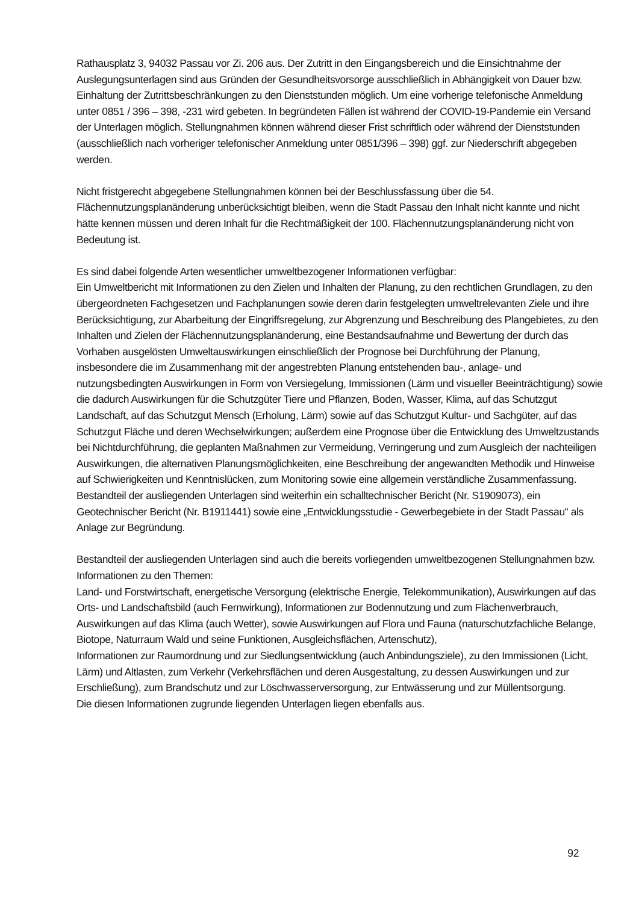Rathausplatz 3, 94032 Passau vor Zi. 206 aus. Der Zutritt in den Eingangsbereich und die Einsichtnahme der Auslegungsunterlagen sind aus Gründen der Gesundheitsvorsorge ausschließlich in Abhängigkeit von Dauer bzw. Einhaltung der Zutrittsbeschränkungen zu den Dienststunden möglich. Um eine vorherige telefonische Anmeldung unter 0851 / 396 – 398, -231 wird gebeten. In begründeten Fällen ist während der COVID-19-Pandemie ein Versand der Unterlagen möglich. Stellungnahmen können während dieser Frist schriftlich oder während der Dienststunden (ausschließlich nach vorheriger telefonischer Anmeldung unter 0851/396 – 398) ggf. zur Niederschrift abgegeben werden.
Nicht fristgerecht abgegebene Stellungnahmen können bei der Beschlussfassung über die 54. Flächennutzungsplanänderung unberücksichtigt bleiben, wenn die Stadt Passau den Inhalt nicht kannte und nicht hätte kennen müssen und deren Inhalt für die Rechtmäßigkeit der 100. Flächennutzungsplanänderung nicht von Bedeutung ist.
Es sind dabei folgende Arten wesentlicher umweltbezogener Informationen verfügbar:
Ein Umweltbericht mit Informationen zu den Zielen und Inhalten der Planung, zu den rechtlichen Grundlagen, zu den übergeordneten Fachgesetzen und Fachplanungen sowie deren darin festgelegten umweltrelevanten Ziele und ihre Berücksichtigung, zur Abarbeitung der Eingriffsregelung, zur Abgrenzung und Beschreibung des Plangebietes, zu den Inhalten und Zielen der Flächennutzungsplanänderung, eine Bestandsaufnahme und Bewertung der durch das Vorhaben ausgelösten Umweltauswirkungen einschließlich der Prognose bei Durchführung der Planung, insbesondere die im Zusammenhang mit der angestrebten Planung entstehenden bau-, anlage- und nutzungsbedingten Auswirkungen in Form von Versiegelung, Immissionen (Lärm und visueller Beeinträchtigung) sowie die dadurch Auswirkungen für die Schutzgüter Tiere und Pflanzen, Boden, Wasser, Klima, auf das Schutzgut Landschaft, auf das Schutzgut Mensch (Erholung, Lärm) sowie auf das Schutzgut Kultur- und Sachgüter, auf das Schutzgut Fläche und deren Wechselwirkungen; außerdem eine Prognose über die Entwicklung des Umweltzustands bei Nichtdurchführung, die geplanten Maßnahmen zur Vermeidung, Verringerung und zum Ausgleich der nachteiligen Auswirkungen, die alternativen Planungsmöglichkeiten, eine Beschreibung der angewandten Methodik und Hinweise auf Schwierigkeiten und Kenntnislücken, zum Monitoring sowie eine allgemein verständliche Zusammenfassung. Bestandteil der ausliegenden Unterlagen sind weiterhin ein schalltechnischer Bericht (Nr. S1909073), ein Geotechnischer Bericht (Nr. B1911441) sowie eine „Entwicklungsstudie - Gewerbegebiete in der Stadt Passau“ als Anlage zur Begründung.
Bestandteil der ausliegenden Unterlagen sind auch die bereits vorliegenden umweltbezogenen Stellungnahmen bzw. Informationen zu den Themen:
Land- und Forstwirtschaft, energetische Versorgung (elektrische Energie, Telekommunikation), Auswirkungen auf das Orts- und Landschaftsbild (auch Fernwirkung), Informationen zur Bodennutzung und zum Flächenverbrauch, Auswirkungen auf das Klima (auch Wetter), sowie Auswirkungen auf Flora und Fauna (naturschutzfachliche Belange, Biotope, Naturraum Wald und seine Funktionen, Ausgleichsflächen, Artenschutz),
Informationen zur Raumordnung und zur Siedlungsentwicklung (auch Anbindungsziele), zu den Immissionen (Licht, Lärm) und Altlasten, zum Verkehr (Verkehrsflächen und deren Ausgestaltung, zu dessen Auswirkungen und zur Erschließung), zum Brandschutz und zur Löschwasserversorgung, zur Entwässerung und zur Müllentsorgung.
Die diesen Informationen zugrunde liegenden Unterlagen liegen ebenfalls aus.
92